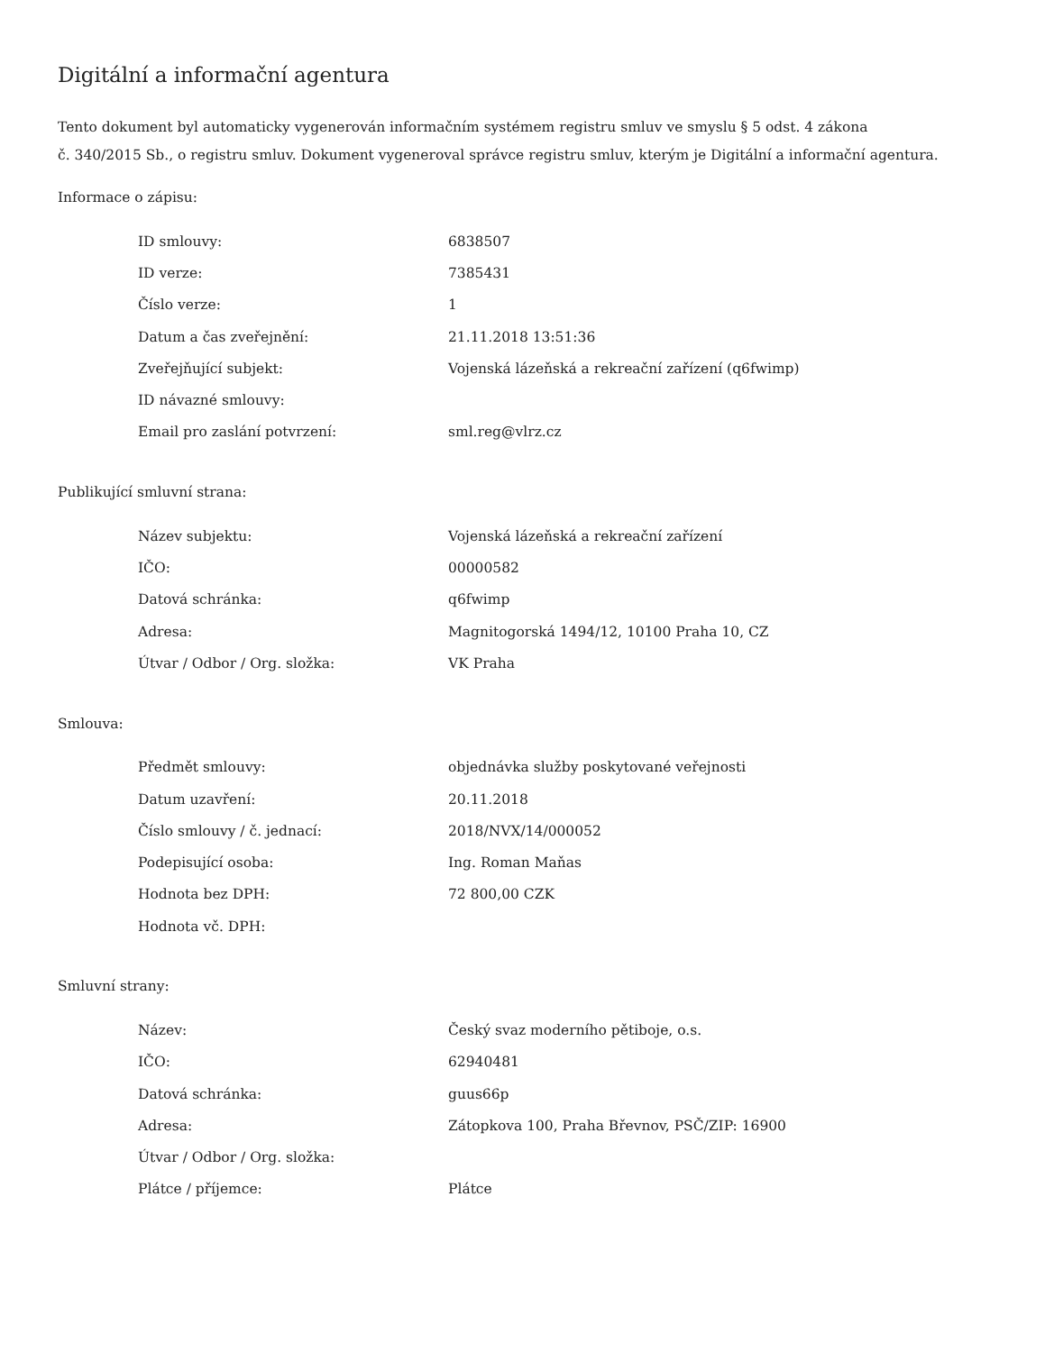Digitální a informační agentura
Tento dokument byl automaticky vygenerován informačním systémem registru smluv ve smyslu § 5 odst. 4 zákona
č. 340/2015 Sb., o registru smluv. Dokument vygeneroval správce registru smluv, kterým je Digitální a informační agentura.
Informace o zápisu:
| ID smlouvy: | 6838507 |
| ID verze: | 7385431 |
| Číslo verze: | 1 |
| Datum a čas zveřejnění: | 21.11.2018 13:51:36 |
| Zveřejňující subjekt: | Vojenská lázeňská a rekreační zařízení (q6fwimp) |
| ID návazné smlouvy: | |
| Email pro zaslání potvrzení: | sml.reg@vlrz.cz |
Publikující smluvní strana:
| Název subjektu: | Vojenská lázeňská a rekreační zařízení |
| IČO: | 00000582 |
| Datová schránka: | q6fwimp |
| Adresa: | Magnitogorská 1494/12, 10100 Praha 10, CZ |
| Útvar / Odbor / Org. složka: | VK Praha |
Smlouva:
| Předmět smlouvy: | objednávka služby poskytované veřejnosti |
| Datum uzavření: | 20.11.2018 |
| Číslo smlouvy / č. jednací: | 2018/NVX/14/000052 |
| Podepisující osoba: | Ing. Roman Maňas |
| Hodnota bez DPH: | 72 800,00 CZK |
| Hodnota vč. DPH: | |
Smluvní strany:
| Název: | Český svaz moderního pětiboje, o.s. |
| IČO: | 62940481 |
| Datová schránka: | guus66p |
| Adresa: | Zátopkova 100, Praha Břevnov, PSČ/ZIP: 16900 |
| Útvar / Odbor / Org. složka: | |
| Plátce / příjemce: | Plátce |